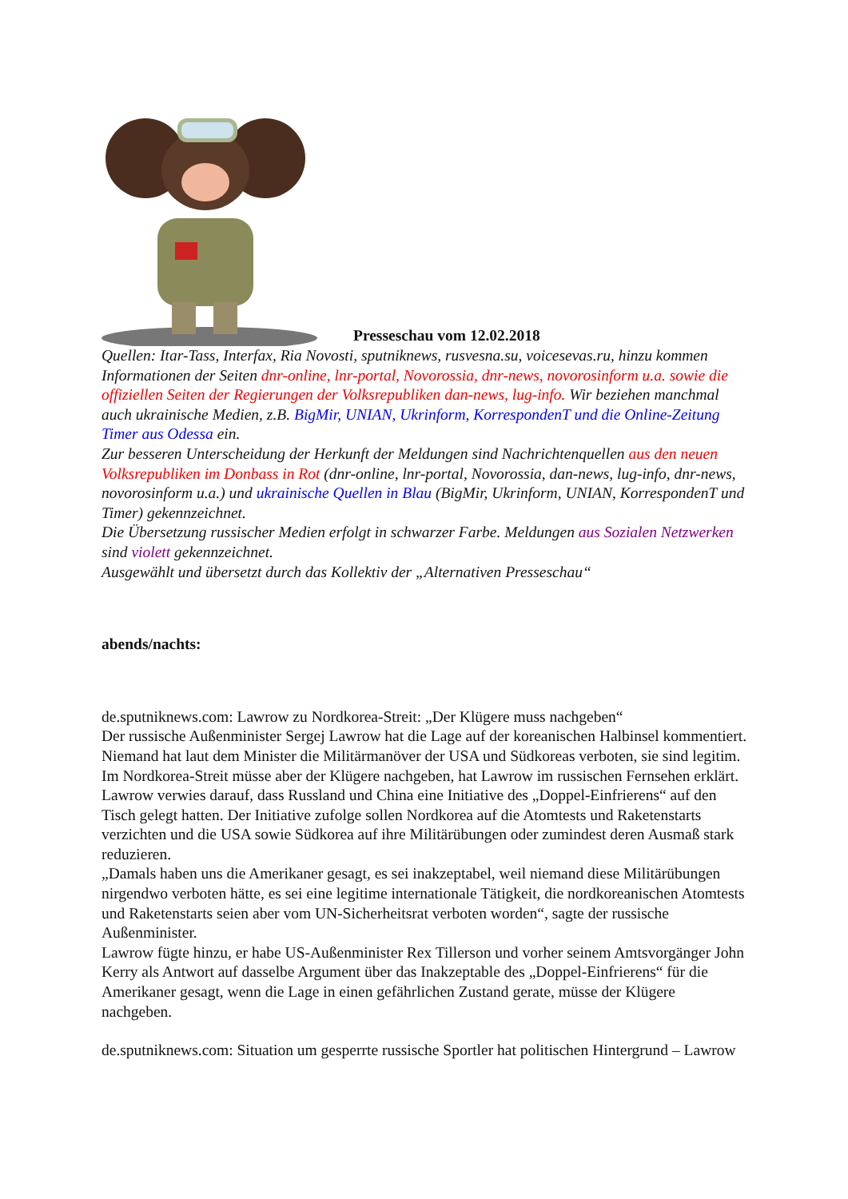Presseschau vom 12.02.2018
Quellen: Itar-Tass, Interfax, Ria Novosti, sputniknews, rusvesna.su, voicesevas.ru, hinzu kommen Informationen der Seiten dnr-online, lnr-portal, Novorossia, dnr-news, novorosinform u.a. sowie die offiziellen Seiten der Regierungen der Volksrepubliken dan-news, lug-info. Wir beziehen manchmal auch ukrainische Medien, z.B. BigMir, UNIAN, Ukrinform, KorrespondenT und die Online-Zeitung Timer aus Odessa ein.
Zur besseren Unterscheidung der Herkunft der Meldungen sind Nachrichtenquellen aus den neuen Volksrepubliken im Donbass in Rot (dnr-online, lnr-portal, Novorossia, dan-news, lug-info, dnr-news, novorosinform u.a.) und ukrainische Quellen in Blau (BigMir, Ukrinform, UNIAN, KorrespondenT und Timer) gekennzeichnet.
Die Übersetzung russischer Medien erfolgt in schwarzer Farbe. Meldungen aus Sozialen Netzwerken sind violett gekennzeichnet.
Ausgewählt und übersetzt durch das Kollektiv der „Alternativen Presseschau“
abends/nachts:
de.sputniknews.com: Lawrow zu Nordkorea-Streit: „Der Klügere muss nachgeben“
Der russische Außenminister Sergej Lawrow hat die Lage auf der koreanischen Halbinsel kommentiert. Niemand hat laut dem Minister die Militärmanöver der USA und Südkoreas verboten, sie sind legitim. Im Nordkorea-Streit müsse aber der Klügere nachgeben, hat Lawrow im russischen Fernsehen erklärt.
Lawrow verwies darauf, dass Russland und China eine Initiative des „Doppel-Einfrierens“ auf den Tisch gelegt hatten. Der Initiative zufolge sollen Nordkorea auf die Atomtests und Raketenstarts verzichten und die USA sowie Südkorea auf ihre Militärübungen oder zumindest deren Ausmaß stark reduzieren.
„Damals haben uns die Amerikaner gesagt, es sei inakzeptabel, weil niemand diese Militärübungen nirgendwo verboten hätte, es sei eine legitime internationale Tätigkeit, die nordkoreanischen Atomtests und Raketenstarts seien aber vom UN-Sicherheitsrat verboten worden“, sagte der russische Außenminister.
Lawrow fügte hinzu, er habe US-Außenminister Rex Tillerson und vorher seinem Amtsvorgänger John Kerry als Antwort auf dasselbe Argument über das Inakzeptable des „Doppel-Einfrierens“ für die Amerikaner gesagt, wenn die Lage in einen gefährlichen Zustand gerate, müsse der Klügere nachgeben.
de.sputniknews.com: Situation um gesperrte russische Sportler hat politischen Hintergrund – Lawrow